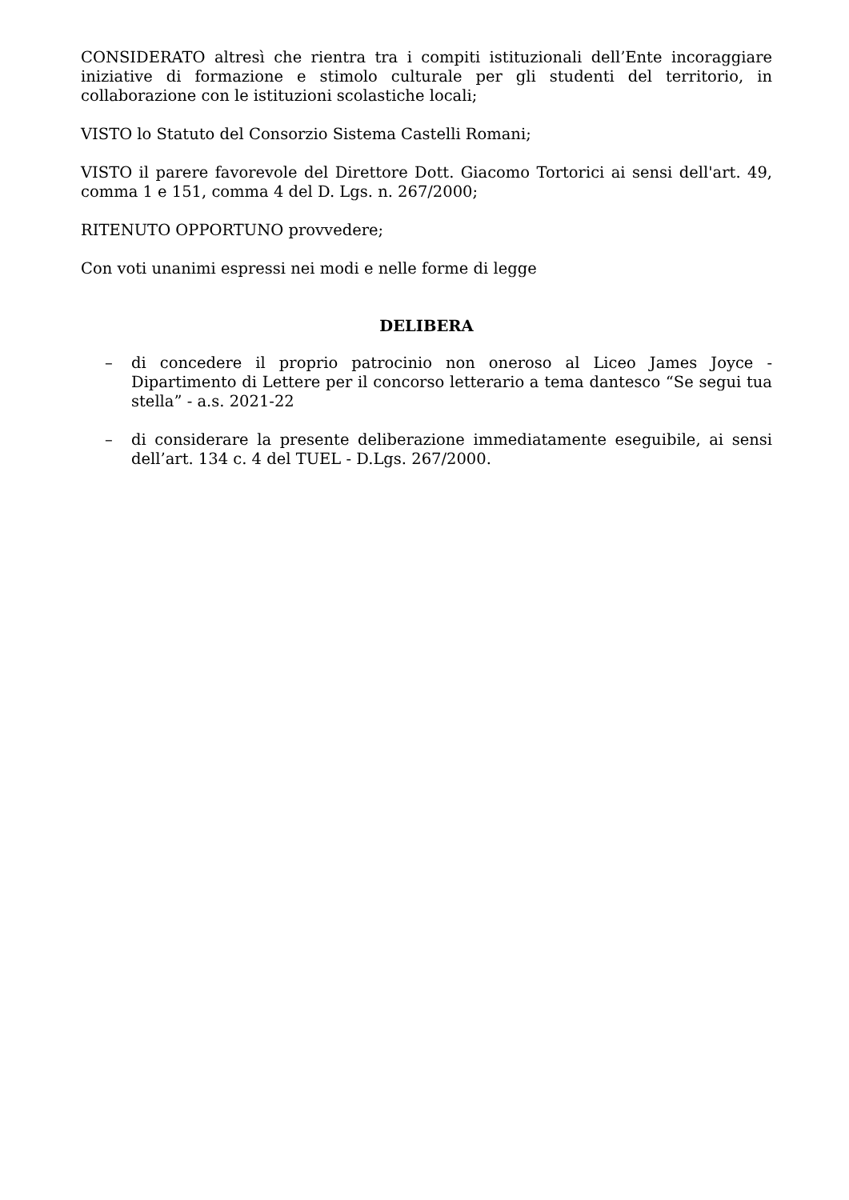CONSIDERATO altresì che rientra tra i compiti istituzionali dell’Ente incoraggiare iniziative di formazione e stimolo culturale per gli studenti del territorio, in collaborazione con le istituzioni scolastiche locali;
VISTO lo Statuto del Consorzio Sistema Castelli Romani;
VISTO il parere favorevole del Direttore Dott. Giacomo Tortorici ai sensi dell'art. 49, comma 1 e 151, comma 4 del D. Lgs. n. 267/2000;
RITENUTO OPPORTUNO provvedere;
Con voti unanimi espressi nei modi e nelle forme di legge
DELIBERA
– di concedere il proprio patrocinio non oneroso al Liceo James Joyce - Dipartimento di Lettere per il concorso letterario a tema dantesco “Se segui tua stella” - a.s. 2021-22
– di considerare la presente deliberazione immediatamente eseguibile, ai sensi dell’art. 134 c. 4 del TUEL - D.Lgs. 267/2000.